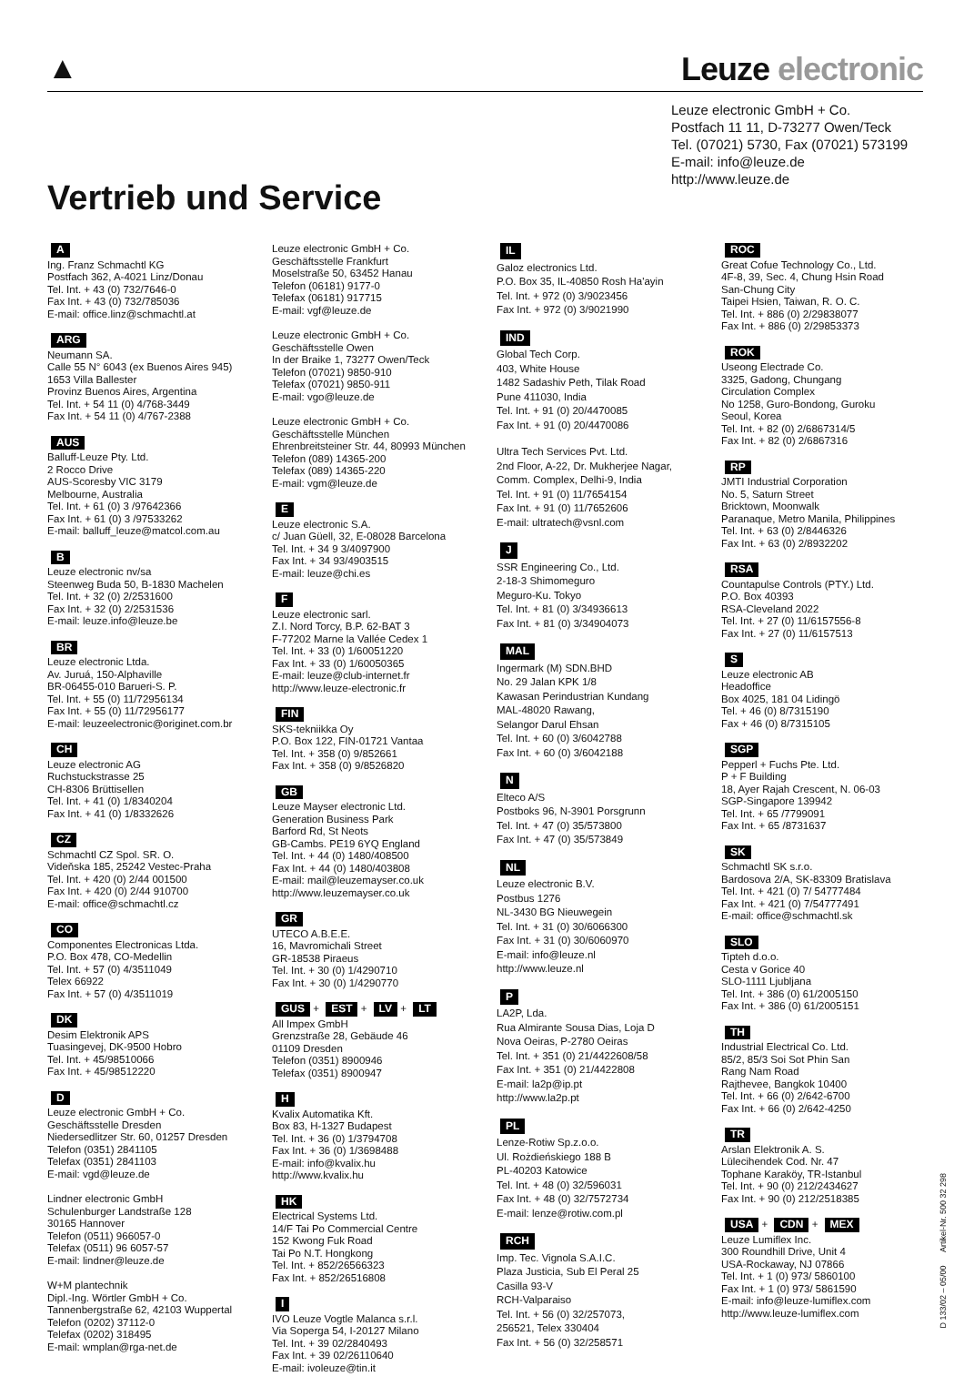▲ Leuze electronic
Leuze electronic GmbH + Co.
Postfach 11 11, D-73277 Owen/Teck
Tel. (07021) 5730, Fax (07021) 573199
E-mail: info@leuze.de
http://www.leuze.de
Vertrieb und Service
A
Ing. Franz Schmachtl KG
Postfach 362, A-4021 Linz/Donau
Tel. Int. + 43 (0) 732/7646-0
Fax Int. + 43 (0) 732/785036
E-mail: office.linz@schmachtl.at
ARG
Neumann SA.
Calle 55 N° 6043 (ex Buenos Aires 945)
1653 Villa Ballester
Provinz Buenos Aires, Argentina
Tel. Int. + 54 11 (0) 4/768-3449
Fax Int. + 54 11 (0) 4/767-2388
AUS
Balluff-Leuze Pty. Ltd.
2 Rocco Drive
AUS-Scoresby VIC 3179
Melbourne, Australia
Tel. Int. + 61 (0) 3 /97642366
Fax Int. + 61 (0) 3 /97533262
E-mail: balluff_leuze@matcol.com.au
B
Leuze electronic nv/sa
Steenweg Buda 50, B-1830 Machelen
Tel. Int. + 32 (0) 2/2531600
Fax Int. + 32 (0) 2/2531536
E-mail: leuze.info@leuze.be
BR
Leuze electronic Ltda.
Av. Juruá, 150-Alphaville
BR-06455-010 Barueri-S. P.
Tel. Int. + 55 (0) 11/72956134
Fax Int. + 55 (0) 11/72956177
E-mail: leuzeelectronic@originet.com.br
CH
Leuze electronic AG
Ruchstuckstrasse 25
CH-8306 Brüttisellen
Tel. Int. + 41 (0) 1/8340204
Fax Int. + 41 (0) 1/8332626
CZ
Schmachtl CZ Spol. SR. O.
Videňska 185, 25242 Vestec-Praha
Tel. Int. + 420 (0) 2/44 001500
Fax Int. + 420 (0) 2/44 910700
E-mail: office@schmachtl.cz
CO
Componentes Electronicas Ltda.
P.O. Box 478, CO-Medellin
Tel. Int. + 57 (0) 4/3511049
Telex 66922
Fax Int. + 57 (0) 4/3511019
DK
Desim Elektronik APS
Tuasingevej, DK-9500 Hobro
Tel. Int. + 45/98510066
Fax Int. + 45/98512220
D
Leuze electronic GmbH + Co.
Geschäftsstelle Dresden
Niedersedlitzer Str. 60, 01257 Dresden
Telefon (0351) 2841105
Telefax (0351) 2841103
E-mail: vgd@leuze.de
Lindner electronic GmbH
Schulenburger Landstraße 128
30165 Hannover
Telefon (0511) 966057-0
Telefax (0511) 96 6057-57
E-mail: lindner@leuze.de
W+M plantechnik
Dipl.-Ing. Wörtler GmbH + Co.
Tannenbergstraße 62, 42103 Wuppertal
Telefon (0202) 37112-0
Telefax (0202) 318495
E-mail: wmplan@rga-net.de
Leuze electronic GmbH + Co.
Geschäftsstelle Frankfurt
Moselstraße 50, 63452 Hanau
Telefon (06181) 9177-0
Telefax (06181) 917715
E-mail: vgf@leuze.de
Leuze electronic GmbH + Co.
Geschäftsstelle Owen
In der Braike 1, 73277 Owen/Teck
Telefon (07021) 9850-910
Telefax (07021) 9850-911
E-mail: vgo@leuze.de
Leuze electronic GmbH + Co.
Geschäftsstelle München
Ehrenbreitsteiner Str. 44, 80993 München
Telefon (089) 14365-200
Telefax (089) 14365-220
E-mail: vgm@leuze.de
E
Leuze electronic S.A.
c/ Juan Güell, 32, E-08028 Barcelona
Tel. Int. + 34 9 3/4097900
Fax Int. + 34 93/4903515
E-mail: leuze@chi.es
F
Leuze electronic sarl.
Z.I. Nord Torcy, B.P. 62-BAT 3
F-77202 Marne la Vallée Cedex 1
Tel. Int. + 33 (0) 1/60051220
Fax Int. + 33 (0) 1/60050365
E-mail: leuze@club-internet.fr
http://www.leuze-electronic.fr
FIN
SKS-tekniikka Oy
P.O. Box 122, FIN-01721 Vantaa
Tel. Int. + 358 (0) 9/852661
Fax Int. + 358 (0) 9/8526820
GB
Leuze Mayser electronic Ltd.
Generation Business Park
Barford Rd, St Neots
GB-Cambs. PE19 6YQ England
Tel. Int. + 44 (0) 1480/408500
Fax Int. + 44 (0) 1480/403808
E-mail: mail@leuzemayser.co.uk
http://www.leuzemayser.co.uk
GR
UTECO A.B.E.E.
16, Mavromichali Street
GR-18538 Piraeus
Tel. Int. + 30 (0) 1/4290710
Fax Int. + 30 (0) 1/4290770
GUS + EST + LV + LT
All Impex GmbH
Grenzstraße 28, Gebäude 46
01109 Dresden
Telefon (0351) 8900946
Telefax (0351) 8900947
H
Kvalix Automatika Kft.
Box 83, H-1327 Budapest
Tel. Int. + 36 (0) 1/3794708
Fax Int. + 36 (0) 1/3698488
E-mail: info@kvalix.hu
http://www.kvalix.hu
HK
Electrical Systems Ltd.
14/F Tai Po Commercial Centre
152 Kwong Fuk Road
Tai Po N.T. Hongkong
Tel. Int. + 852/26566323
Fax Int. + 852/26516808
I
IVO Leuze Vogtle Malanca s.r.l.
Via Soperga 54, I-20127 Milano
Tel. Int. + 39 02/2840493
Fax Int. + 39 02/26110640
E-mail: ivoleuze@tin.it
IL
Galoz electronics Ltd.
P.O. Box 35, IL-40850 Rosh Ha'ayin
Tel. Int. + 972 (0) 3/9023456
Fax Int. + 972 (0) 3/9021990
IND
Global Tech Corp.
403, White House
1482 Sadashiv Peth, Tilak Road
Pune 411030, India
Tel. Int. + 91 (0) 20/4470085
Fax Int. + 91 (0) 20/4470086
Ultra Tech Services Pvt. Ltd.
2nd Floor, A-22, Dr. Mukherjee Nagar,
Comm. Complex, Delhi-9, India
Tel. Int. + 91 (0) 11/7654154
Fax Int. + 91 (0) 11/7652606
E-mail: ultratech@vsnl.com
J
SSR Engineering Co., Ltd.
2-18-3 Shimomeguro
Meguro-Ku. Tokyo
Tel. Int. + 81 (0) 3/34936613
Fax Int. + 81 (0) 3/34904073
MAL
Ingermark (M) SDN.BHD
No. 29 Jalan KPK 1/8
Kawasan Perindustrian Kundang
MAL-48020 Rawang,
Selangor Darul Ehsan
Tel. Int. + 60 (0) 3/6042788
Fax Int. + 60 (0) 3/6042188
N
Elteco A/S
Postboks 96, N-3901 Porsgrunn
Tel. Int. + 47 (0) 35/573800
Fax Int. + 47 (0) 35/573849
NL
Leuze electronic B.V.
Postbus 1276
NL-3430 BG Nieuwegein
Tel. Int. + 31 (0) 30/6066300
Fax Int. + 31 (0) 30/6060970
E-mail: info@leuze.nl
http://www.leuze.nl
P
LA2P, Lda.
Rua Almirante Sousa Dias, Loja D
Nova Oeiras, P-2780 Oeiras
Tel. Int. + 351 (0) 21/4422608/58
Fax Int. + 351 (0) 21/4422808
E-mail: la2p@ip.pt
http://www.la2p.pt
PL
Lenze-Rotiw Sp.z.o.o.
Ul. Rożdieńskiego 188 B
PL-40203 Katowice
Tel. Int. + 48 (0) 32/596031
Fax Int. + 48 (0) 32/7572734
E-mail: lenze@rotiw.com.pl
RCH
Imp. Tec. Vignola S.A.I.C.
Plaza Justicia, Sub El Peral 25
Casilla 93-V
RCH-Valparaiso
Tel. Int. + 56 (0) 32/257073,
256521, Telex 330404
Fax Int. + 56 (0) 32/258571
ROC
Great Cofue Technology Co., Ltd.
4F-8, 39, Sec. 4, Chung Hsin Road
San-Chung City
Taipei Hsien, Taiwan, R. O. C.
Tel. Int. + 886 (0) 2/29838077
Fax Int. + 886 (0) 2/29853373
ROK
Useong Electrade Co.
3325, Gadong, Chungang
Circulation Complex
No 1258, Guro-Bondong, Guroku
Seoul, Korea
Tel. Int. + 82 (0) 2/6867314/5
Fax Int. + 82 (0) 2/6867316
RP
JMTI Industrial Corporation
No. 5, Saturn Street
Bricktown, Moonwalk
Paranaque, Metro Manila, Philippines
Tel. Int. + 63 (0) 2/8446326
Fax Int. + 63 (0) 2/8932202
RSA
Countapulse Controls (PTY.) Ltd.
P.O. Box 40393
RSA-Cleveland 2022
Tel. Int. + 27 (0) 11/6157556-8
Fax Int. + 27 (0) 11/6157513
S
Leuze electronic AB
Headoffice
Box 4025, 181 04 Lidingö
Tel. + 46 (0) 8/7315190
Fax + 46 (0) 8/7315105
SGP
Pepperl + Fuchs Pte. Ltd.
P + F Building
18, Ayer Rajah Crescent, N. 06-03
SGP-Singapore 139942
Tel. Int. + 65 /7799091
Fax Int. + 65 /8731637
SK
Schmachtl SK s.r.o.
Bardosova 2/A, SK-83309 Bratislava
Tel. Int. + 421 (0) 7/ 54777484
Fax Int. + 421 (0) 7/54777491
E-mail: office@schmachtl.sk
SLO
Tipteh d.o.o.
Cesta v Gorice 40
SLO-1111 Ljubljana
Tel. Int. + 386 (0) 61/2005150
Fax Int. + 386 (0) 61/2005151
TH
Industrial Electrical Co. Ltd.
85/2, 85/3 Soi Sot Phin San
Rang Nam Road
Rajthevee, Bangkok 10400
Tel. Int. + 66 (0) 2/642-6700
Fax Int. + 66 (0) 2/642-4250
TR
Arslan Elektronik A. S.
Lülecihendek Cod. Nr. 47
Tophane Karaköy, TR-Istanbul
Tel. Int. + 90 (0) 212/2434627
Fax Int. + 90 (0) 212/2518385
USA + CDN + MEX
Leuze Lumiflex Inc.
300 Roundhill Drive, Unit 4
USA-Rockaway, NJ 07866
Tel. Int. + 1 (0) 973/ 5860100
Fax Int. + 1 (0) 973/ 5861590
E-mail: info@leuze-lumiflex.com
http://www.leuze-lumiflex.com
D 133/02 – 05/00 Artikel-Nr. 500 32 298